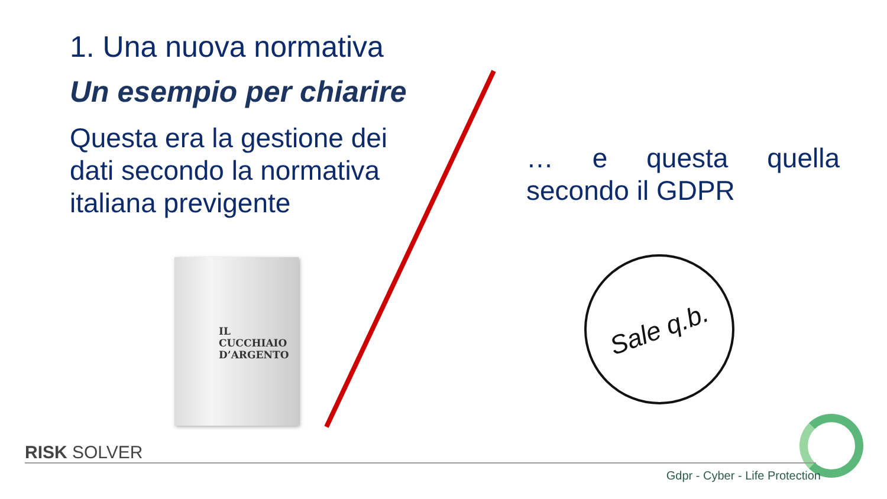1. Una nuova normativa
Un esempio per chiarire
Questa era la gestione dei dati secondo la normativa italiana previgente
… e questa quella secondo il GDPR
IL CUCCHIAIO
D’ARGENTO
Sale q.b.
RISK SOLVER
Gdpr - Cyber - Life Protection